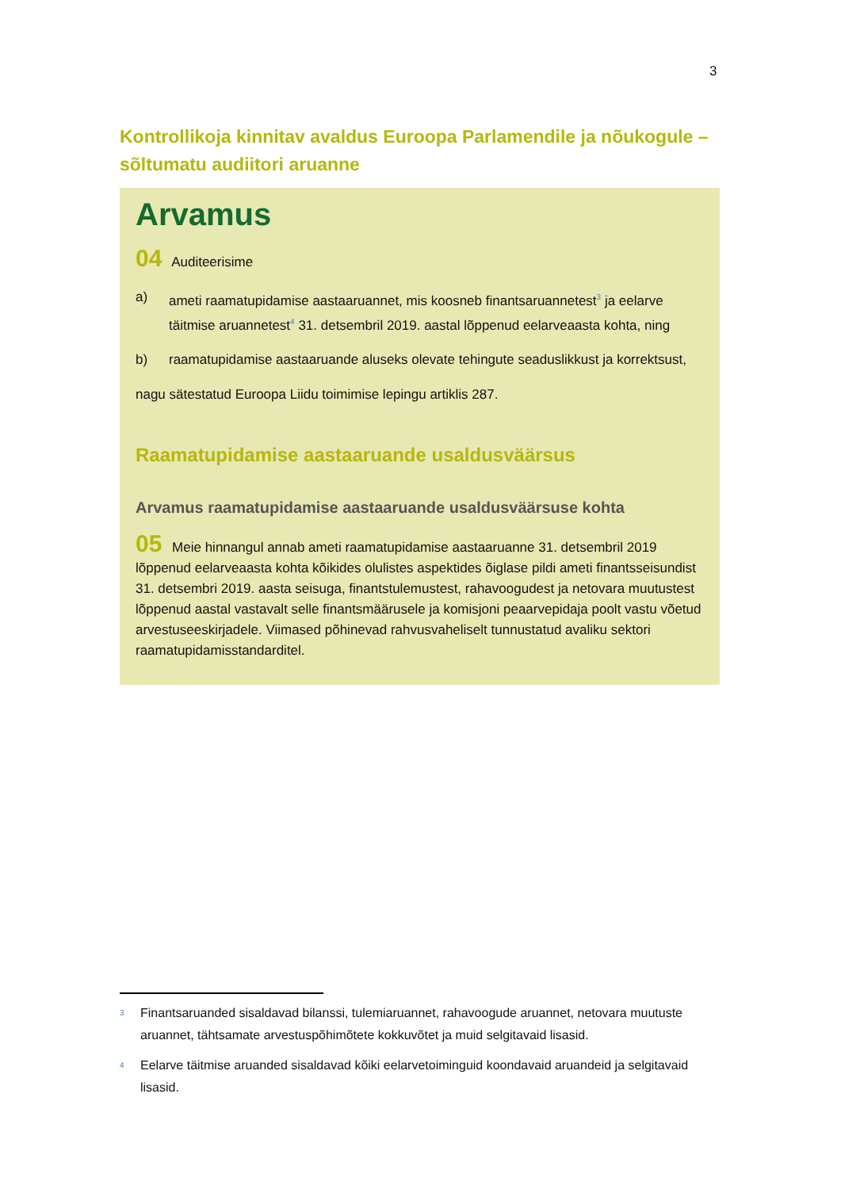3
Kontrollikoja kinnitav avaldus Euroopa Parlamendile ja nõukogule – sõltumatu audiitori aruanne
Arvamus
04 Auditeerisime
a) ameti raamatupidamise aastaaruannet, mis koosneb finantsaruannetest<sup>3</sup> ja eelarve täitmise aruannetest<sup>4</sup> 31. detsembril 2019. aastal lõppenud eelarveaasta kohta, ning
b) raamatupidamise aastaaruande aluseks olevate tehingute seaduslikkust ja korrektsust,
nagu sätestatud Euroopa Liidu toimimise lepingu artiklis 287.
Raamatupidamise aastaaruande usaldusväärsus
Arvamus raamatupidamise aastaaruande usaldusväärsuse kohta
05 Meie hinnangul annab ameti raamatupidamise aastaaruanne 31. detsembril 2019 lõppenud eelarveaasta kohta kõikides olulistes aspektides õiglase pildi ameti finantsseisundist 31. detsembri 2019. aasta seisuga, finantstulemustest, rahavoogudest ja netovara muutustest lõppenud aastal vastavalt selle finantsmäärusele ja komisjoni peaarvepidaja poolt vastu võetud arvestuseeskirjadele. Viimased põhinevad rahvusvaheliselt tunnustatud avaliku sektori raamatupidamisstandarditel.
<sup>3</sup> Finantsaruanded sisaldavad bilanssi, tulemiaruannet, rahavoogude aruannet, netovara muutuste aruannet, tähtsamate arvestuspõhimõtete kokkuvõtet ja muid selgitavaid lisasid.
<sup>4</sup> Eelarve täitmise aruanded sisaldavad kõiki eelarvetoiminguid koondavaid aruandeid ja selgitavaid lisasid.